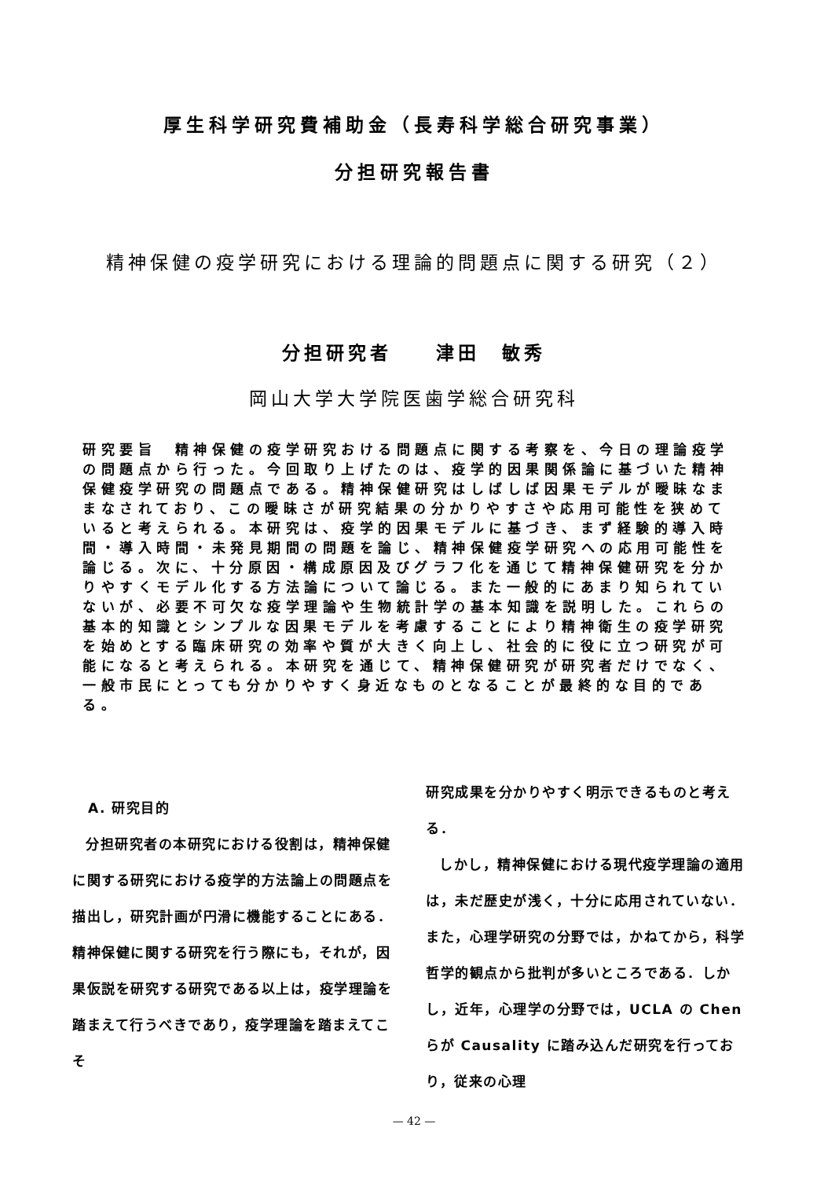厚生科学研究費補助金（長寿科学総合研究事業）
分担研究報告書
精神保健の疫学研究における理論的問題点に関する研究（２）
分担研究者　　津田　敏秀
岡山大学大学院医歯学総合研究科
研究要旨　精神保健の疫学研究おける問題点に関する考察を、今日の理論疫学の問題点から行った。今回取り上げたのは、疫学的因果関係論に基づいた精神保健疫学研究の問題点である。精神保健研究はしばしば因果モデルが曖昧なままなされており、この曖昧さが研究結果の分かりやすさや応用可能性を狭めていると考えられる。本研究は、疫学的因果モデルに基づき、まず経験的導入時間・導入時間・未発見期間の問題を論じ、精神保健疫学研究への応用可能性を論じる。次に、十分原因・構成原因及びグラフ化を通じて精神保健研究を分かりやすくモデル化する方法論について論じる。また一般的にあまり知られていないが、必要不可欠な疫学理論や生物統計学の基本知識を説明した。これらの基本的知識とシンプルな因果モデルを考慮することにより精神衛生の疫学研究を始めとする臨床研究の効率や質が大きく向上し、社会的に役に立つ研究が可能になると考えられる。本研究を通じて、精神保健研究が研究者だけでなく、一般市民にとっても分かりやすく身近なものとなることが最終的な目的である。
A. 研究目的
分担研究者の本研究における役割は，精神保健に関する研究における疫学的方法論上の問題点を描出し，研究計画が円滑に機能することにある．精神保健に関する研究を行う際にも，それが，因果仮説を研究する研究である以上は，疫学理論を踏まえて行うべきであり，疫学理論を踏まえてこそ
研究成果を分かりやすく明示できるものと考える．
しかし，精神保健における現代疫学理論の適用は，未だ歴史が浅く，十分に応用されていない．また，心理学研究の分野では，かねてから，科学哲学的観点から批判が多いところである．しかし，近年，心理学の分野では，UCLA の Chen らが Causality に踏み込んだ研究を行っており，従来の心理
— 42 —